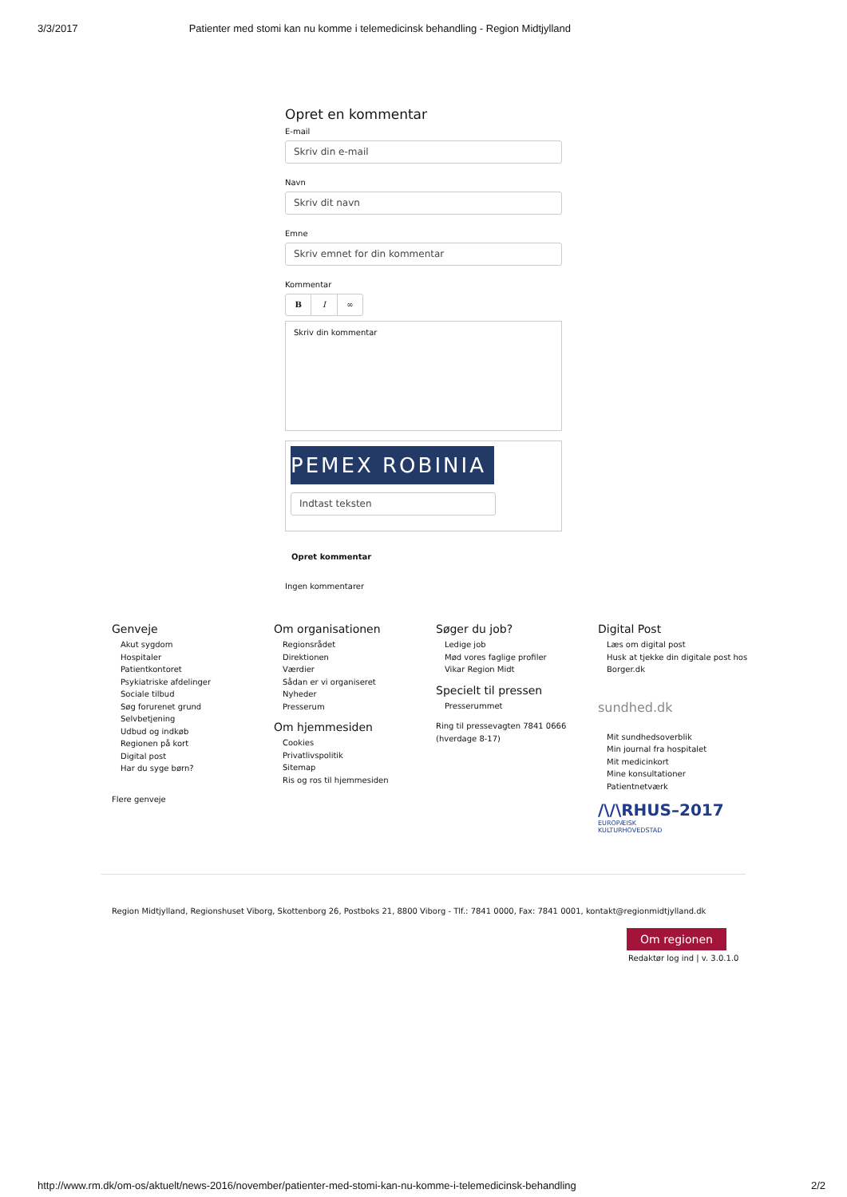3/3/2017 Patienter med stomi kan nu komme i telemedicinsk behandling - Region Midtjylland
Opret en kommentar
E-mail
Skriv din e-mail
Navn
Skriv dit navn
Emne
Skriv emnet for din kommentar
Kommentar
B I ∞
Skriv din kommentar
PEMEX ROBINIA
Indtast teksten
Opret kommentar
Ingen kommentarer
Genveje
Akut sygdom
Hospitaler
Patientkontoret
Psykiatriske afdelinger
Sociale tilbud
Søg forurenet grund
Selvbetjening
Udbud og indkøb
Regionen på kort
Digital post
Har du syge børn?
Flere genveje
Om organisationen
Regionsrådet
Direktionen
Værdier
Sådan er vi organiseret
Nyheder
Presserum
Om hjemmesiden
Cookies
Privatlivspolitik
Sitemap
Ris og ros til hjemmesiden
Søger du job?
Ledige job
Mød vores faglige profiler
Vikar Region Midt
Specielt til pressen
Presserummet
Ring til pressevagten 7841 0666
(hverdage 8-17)
Digital Post
Læs om digital post
Husk at tjekke din digitale post hos Borger.dk
sundhed.dk
Mit sundhedsoverblik
Min journal fra hospitalet
Mit medicinkort
Mine konsultationer
Patientnetværk
/\/\RHUS–2017
EUROPÆISK
KULTURHOVEDSTAD
Region Midtjylland, Regionshuset Viborg, Skottenborg 26, Postboks 21, 8800 Viborg - Tlf.: 7841 0000, Fax: 7841 0001, kontakt@regionmidtjylland.dk
Om regionen
Redaktør log ind | v. 3.0.1.0
http://www.rm.dk/om-os/aktuelt/news-2016/november/patienter-med-stomi-kan-nu-komme-i-telemedicinsk-behandling 2/2